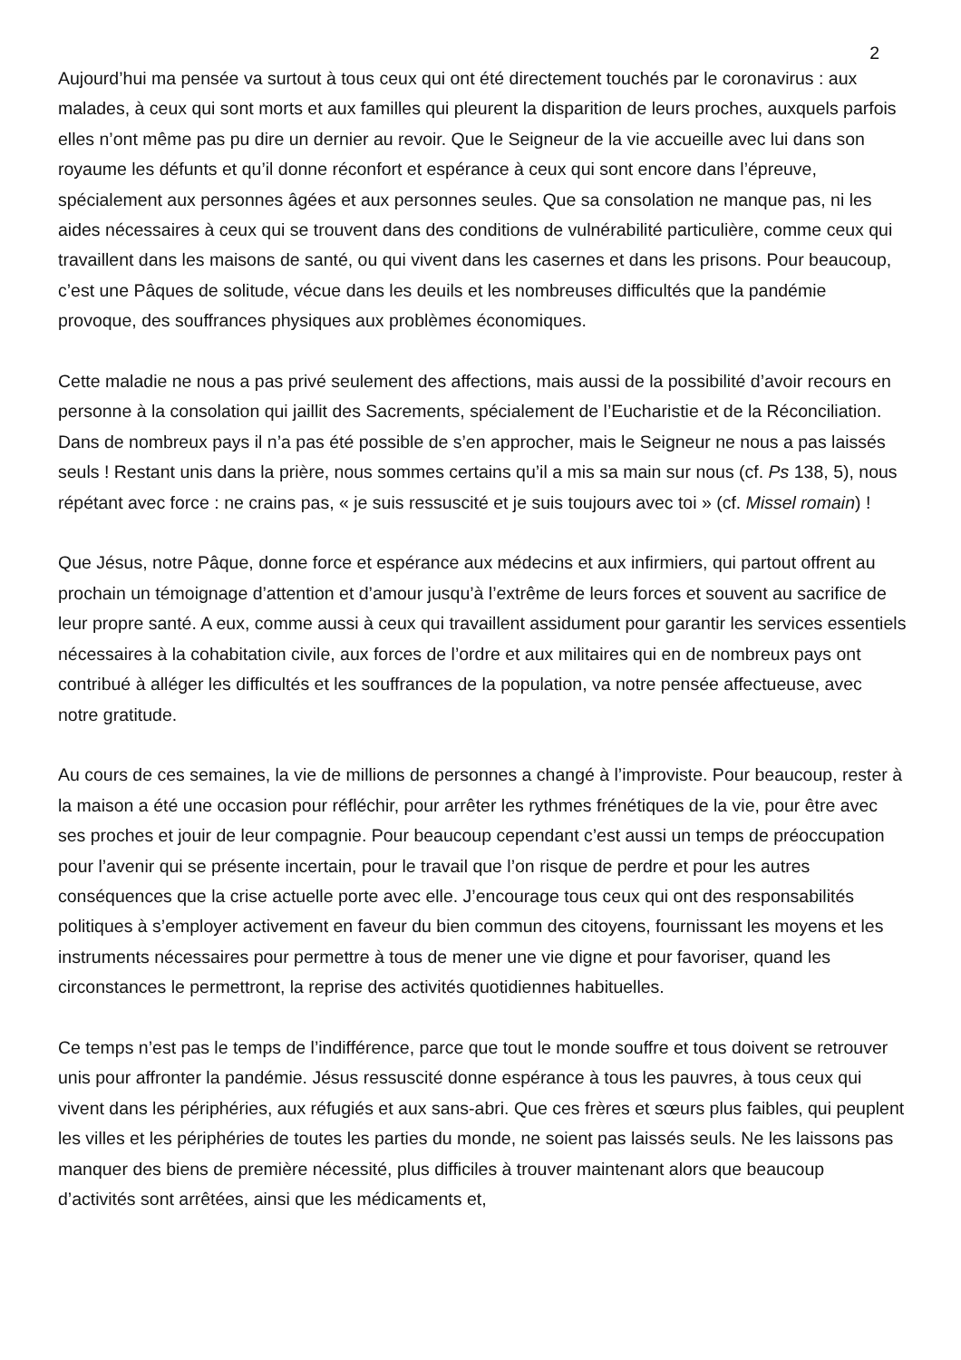2
Aujourd’hui ma pensée va surtout à tous ceux qui ont été directement touchés par le coronavirus : aux malades, à ceux qui sont morts et aux familles qui pleurent la disparition de leurs proches, auxquels parfois elles n’ont même pas pu dire un dernier au revoir. Que le Seigneur de la vie accueille avec lui dans son royaume les défunts et qu’il donne réconfort et espérance à ceux qui sont encore dans l’épreuve, spécialement aux personnes âgées et aux personnes seules. Que sa consolation ne manque pas, ni les aides nécessaires à ceux qui se trouvent dans des conditions de vulnérabilité particulière, comme ceux qui travaillent dans les maisons de santé, ou qui vivent dans les casernes et dans les prisons. Pour beaucoup, c’est une Pâques de solitude, vécue dans les deuils et les nombreuses difficultés que la pandémie provoque, des souffrances physiques aux problèmes économiques.
Cette maladie ne nous a pas privé seulement des affections, mais aussi de la possibilité d’avoir recours en personne à la consolation qui jaillit des Sacrements, spécialement de l’Eucharistie et de la Réconciliation. Dans de nombreux pays il n’a pas été possible de s’en approcher, mais le Seigneur ne nous a pas laissés seuls ! Restant unis dans la prière, nous sommes certains qu’il a mis sa main sur nous (cf. Ps 138, 5), nous répétant avec force : ne crains pas, « je suis ressuscité et je suis toujours avec toi » (cf. Missel romain) !
Que Jésus, notre Pâque, donne force et espérance aux médecins et aux infirmiers, qui partout offrent au prochain un témoignage d’attention et d’amour jusqu’à l’extrême de leurs forces et souvent au sacrifice de leur propre santé. A eux, comme aussi à ceux qui travaillent assidument pour garantir les services essentiels nécessaires à la cohabitation civile, aux forces de l’ordre et aux militaires qui en de nombreux pays ont contribué à alléger les difficultés et les souffrances de la population, va notre pensée affectueuse, avec notre gratitude.
Au cours de ces semaines, la vie de millions de personnes a changé à l’improviste. Pour beaucoup, rester à la maison a été une occasion pour réfléchir, pour arrêter les rythmes frénétiques de la vie, pour être avec ses proches et jouir de leur compagnie. Pour beaucoup cependant c’est aussi un temps de préoccupation pour l’avenir qui se présente incertain, pour le travail que l’on risque de perdre et pour les autres conséquences que la crise actuelle porte avec elle. J’encourage tous ceux qui ont des responsabilités politiques à s’employer activement en faveur du bien commun des citoyens, fournissant les moyens et les instruments nécessaires pour permettre à tous de mener une vie digne et pour favoriser, quand les circonstances le permettront, la reprise des activités quotidiennes habituelles.
Ce temps n’est pas le temps de l’indifférence, parce que tout le monde souffre et tous doivent se retrouver unis pour affronter la pandémie. Jésus ressuscité donne espérance à tous les pauvres, à tous ceux qui vivent dans les périphéries, aux réfugiés et aux sans-abri. Que ces frères et sœurs plus faibles, qui peuplent les villes et les périphéries de toutes les parties du monde, ne soient pas laissés seuls. Ne les laissons pas manquer des biens de première nécessité, plus difficiles à trouver maintenant alors que beaucoup d’activités sont arrêtées, ainsi que les médicaments et,